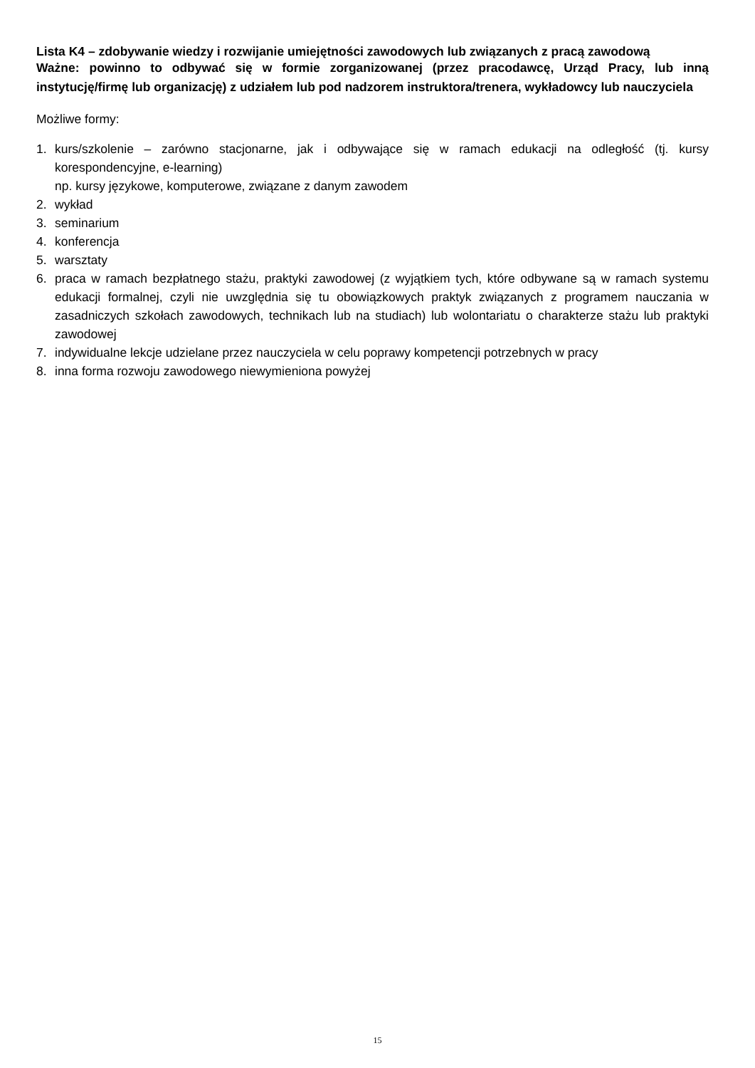Lista K4 – zdobywanie wiedzy i rozwijanie umiejętności zawodowych lub związanych z pracą zawodową
Ważne: powinno to odbywać się w formie zorganizowanej (przez pracodawcę, Urząd Pracy, lub inną instytucję/firmę lub organizację) z udziałem lub pod nadzorem instruktora/trenera, wykładowcy lub nauczyciela
Możliwe formy:
1. kurs/szkolenie – zarówno stacjonarne, jak i odbywające się w ramach edukacji na odległość (tj. kursy korespondencyjne, e-learning)
np. kursy językowe, komputerowe, związane z danym zawodem
2. wykład
3. seminarium
4. konferencja
5. warsztaty
6. praca w ramach bezpłatnego stażu, praktyki zawodowej (z wyjątkiem tych, które odbywane są w ramach systemu edukacji formalnej, czyli nie uwzględnia się tu obowiązkowych praktyk związanych z programem nauczania w zasadniczych szkołach zawodowych, technikach lub na studiach) lub wolontariatu o charakterze stażu lub praktyki zawodowej
7. indywidualne lekcje udzielane przez nauczyciela w celu poprawy kompetencji potrzebnych w pracy
8. inna forma rozwoju zawodowego niewymieniona powyżej
15